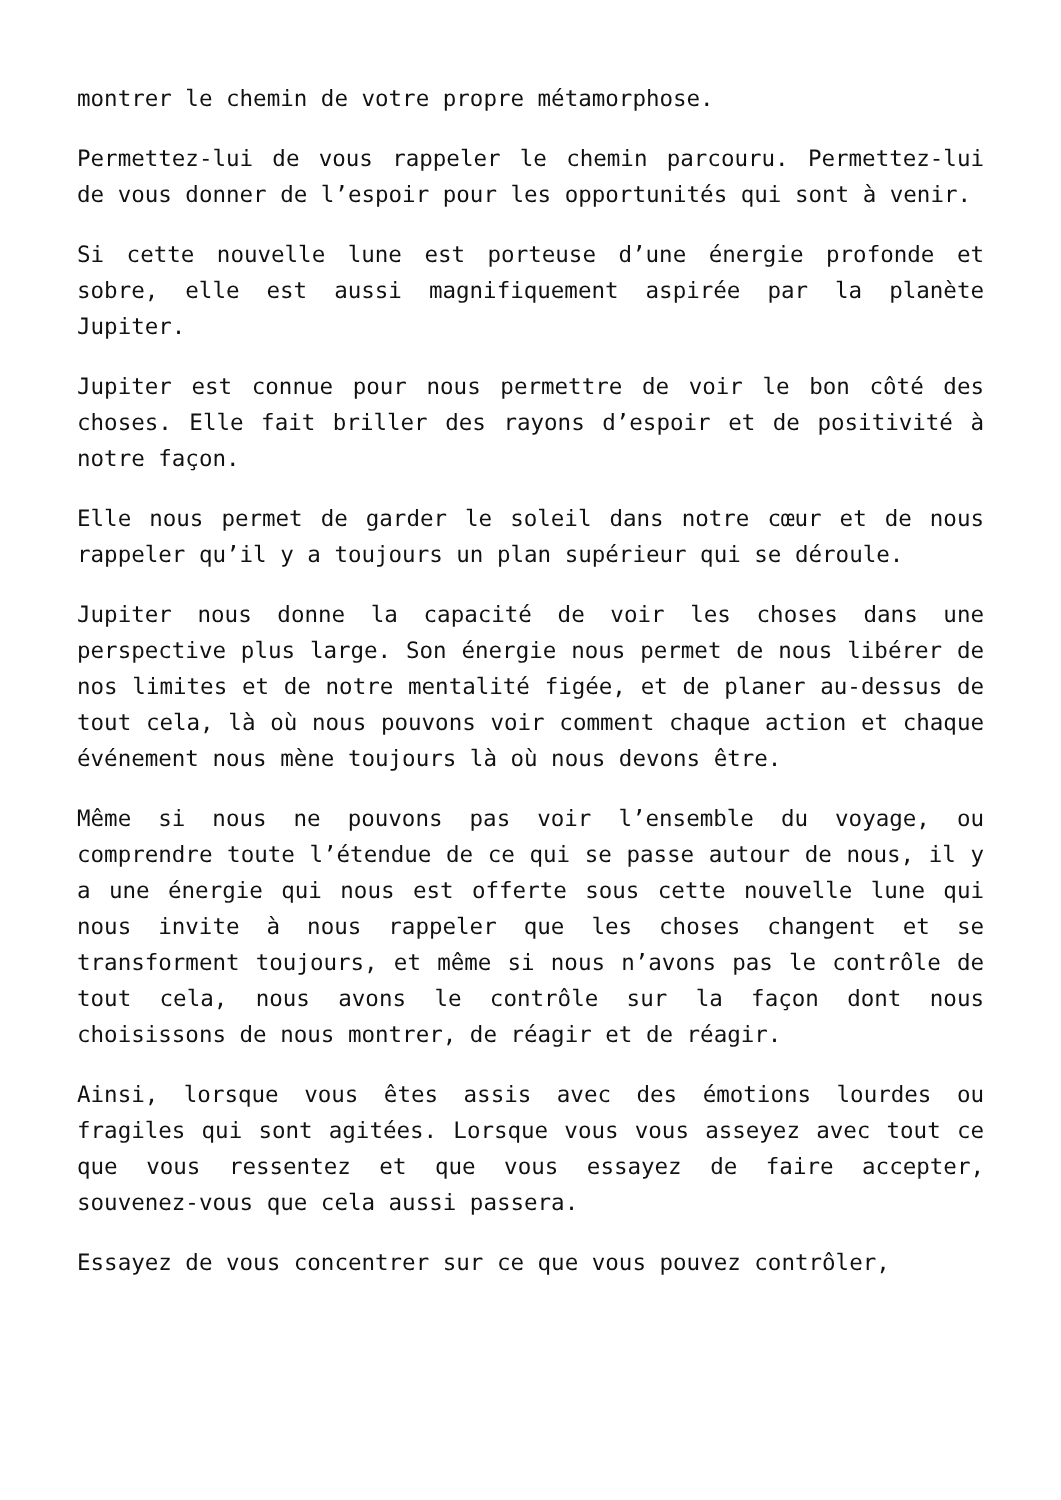montrer le chemin de votre propre métamorphose.
Permettez-lui de vous rappeler le chemin parcouru. Permettez-lui de vous donner de l’espoir pour les opportunités qui sont à venir.
Si cette nouvelle lune est porteuse d’une énergie profonde et sobre, elle est aussi magnifiquement aspirée par la planète Jupiter.
Jupiter est connue pour nous permettre de voir le bon côté des choses. Elle fait briller des rayons d’espoir et de positivité à notre façon.
Elle nous permet de garder le soleil dans notre cœur et de nous rappeler qu’il y a toujours un plan supérieur qui se déroule.
Jupiter nous donne la capacité de voir les choses dans une perspective plus large. Son énergie nous permet de nous libérer de nos limites et de notre mentalité figée, et de planer au-dessus de tout cela, là où nous pouvons voir comment chaque action et chaque événement nous mène toujours là où nous devons être.
Même si nous ne pouvons pas voir l’ensemble du voyage, ou comprendre toute l’étendue de ce qui se passe autour de nous, il y a une énergie qui nous est offerte sous cette nouvelle lune qui nous invite à nous rappeler que les choses changent et se transforment toujours, et même si nous n’avons pas le contrôle de tout cela, nous avons le contrôle sur la façon dont nous choisissons de nous montrer, de réagir et de réagir.
Ainsi, lorsque vous êtes assis avec des émotions lourdes ou fragiles qui sont agitées. Lorsque vous vous asseyez avec tout ce que vous ressentez et que vous essayez de faire accepter, souvenez-vous que cela aussi passera.
Essayez de vous concentrer sur ce que vous pouvez contrôler,